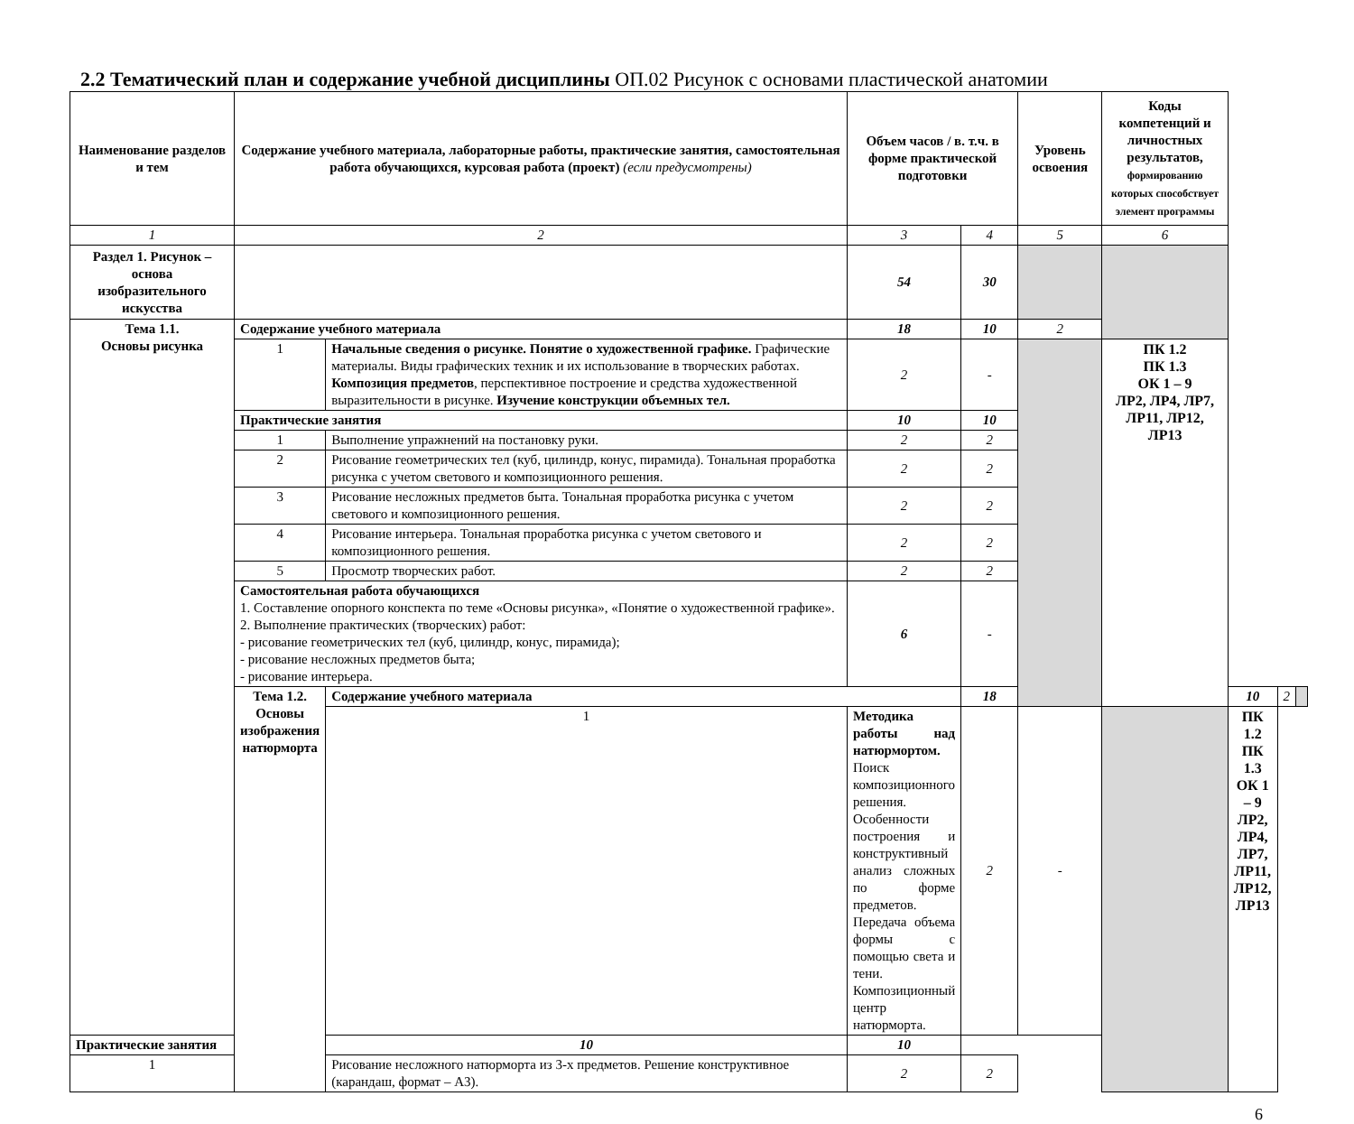2.2 Тематический план и содержание учебной дисциплины ОП.02 Рисунок с основами пластической анатомии
| Наименование разделов и тем | Содержание учебного материала, лабораторные работы, практические занятия, самостоятельная работа обучающихся, курсовая работа (проект) (если предусмотрены) | | Объем часов / в. т.ч. в форме практической подготовки | | Уровень освоения | Коды компетенций и личностных результатов, формированию которых способствует элемент программы | | | |
| --- | --- | --- | --- | --- | --- | --- | --- | --- | --- |
| 1 | 2 | | 3 | 4 | 5 | 6 | | | |
| Раздел 1. Рисунок – основа изобразительного искусства | | | 54 | 30 | | | | | |
| Тема 1.1. Основы рисунка | Содержание учебного материала | | 18 | 10 | 2 | | | | |
| | 1 | Начальные сведения о рисунке. Понятие о художественной графике. Графические материалы. Виды графических техник и их использование в творческих работах. Композиция предметов , перспективное построение и средства художественной выразительности в рисунке. Изучение конструкции объемных тел. | 2 | - | | ПК 1.2 ПК 1.3 ОК 1 – 9 ЛР2, ЛР4, ЛР7, ЛР11, ЛР12, ЛР13 | | | |
| | Практические занятия | | 10 | 10 | | | | | |
| | 1 | Выполнение упражнений на постановку руки. | 2 | 2 | | | | | |
| | 2 | Рисование геометрических тел (куб, цилиндр, конус, пирамида). Тональная проработка рисунка с учетом светового и композиционного решения. | 2 | 2 | | | | | |
| | 3 | Рисование несложных предметов быта. Тональная проработка рисунка с учетом светового и композиционного решения. | 2 | 2 | | | | | |
| | 4 | Рисование интерьера. Тональная проработка рисунка с учетом светового и композиционного решения. | 2 | 2 | | | | | |
| | 5 | Просмотр творческих работ. | 2 | 2 | | | | | |
| | Самостоятельная работа обучающихся 1. Составление опорного конспекта по теме «Основы рисунка», «Понятие о художественной графике». 2. Выполнение практических (творческих) работ: - рисование геометрических тел (куб, цилиндр, конус, пирамида); - рисование несложных предметов быта; - рисование интерьера. | | 6 | - | | | | | |
| | Тема 1.2. Основы изображения натюрморта | Содержание учебного материала | | 18 | | | 10 | 2 | |
| | | 1 | Методика работы над натюрмортом. Поиск композиционного решения. Особенности построения и конструктивный анализ сложных по форме предметов. Передача объема формы с помощью света и тени. Композиционный центр натюрморта. | 2 | - | | ПК 1.2 ПК 1.3 ОК 1 – 9 ЛР2, ЛР4, ЛР7, ЛР11, ЛР12, ЛР13 | | |
| Практические занятия | | 10 | 10 | | | | | | |
| 1 | | Рисование несложного натюрморта из 3-х предметов. Решение конструктивное (карандаш, формат – А3). | 2 | 2 | | | | | |
6